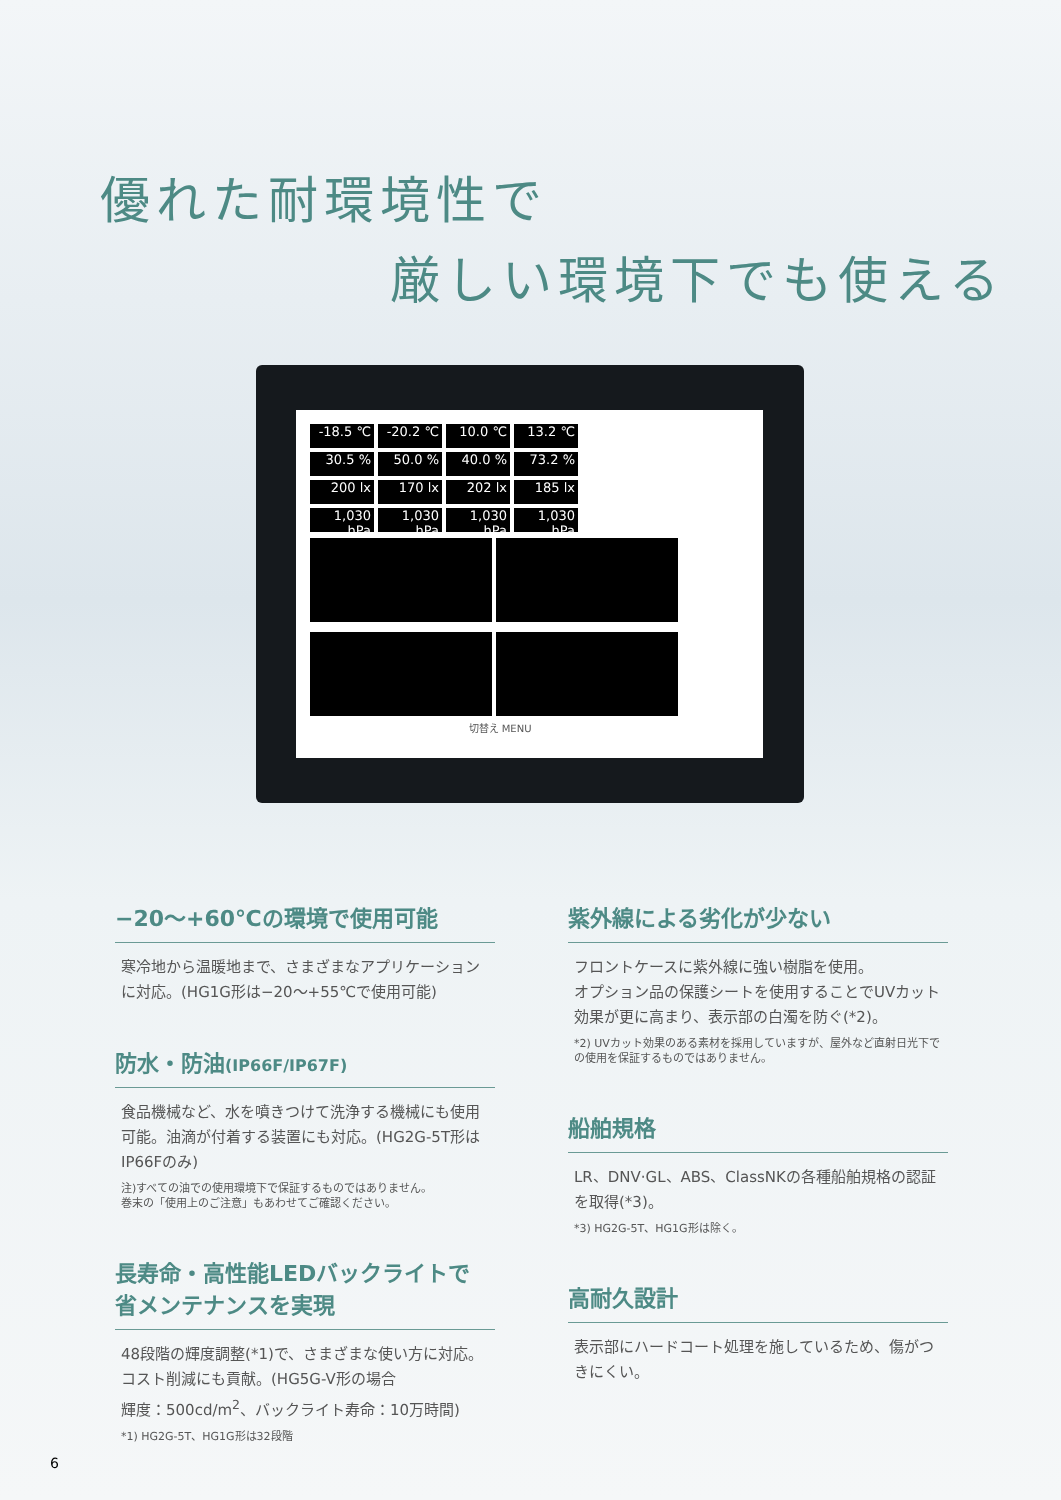優れた耐環境性で
厳しい環境下でも使える
-18.5 ℃
-20.2 ℃
10.0 ℃
13.2 ℃
30.5 %
50.0 %
40.0 %
73.2 %
200 lx
170 lx
202 lx
185 lx
1,030 hPa
1,030 hPa
1,030 hPa
1,030 hPa
切替え MENU
−20～+60℃の環境で使用可能
寒冷地から温暖地まで、さまざまなアプリケーションに対応。(HG1G形は−20～+55℃で使用可能)
防水・防油(IP66F/IP67F)
食品機械など、水を噴きつけて洗浄する機械にも使用可能。油滴が付着する装置にも対応。(HG2G-5T形はIP66Fのみ)
注)すべての油での使用環境下で保証するものではありません。
巻末の「使用上のご注意」もあわせてご確認ください。
長寿命・高性能LEDバックライトで
省メンテナンスを実現
48段階の輝度調整(*1)で、さまざまな使い方に対応。コスト削減にも貢献。(HG5G-V形の場合
輝度：500cd/m<sup>2</sup>、バックライト寿命：10万時間)
*1) HG2G-5T、HG1G形は32段階
紫外線による劣化が少ない
フロントケースに紫外線に強い樹脂を使用。
オプション品の保護シートを使用することでUVカット効果が更に高まり、表示部の白濁を防ぐ(*2)。
*2) UVカット効果のある素材を採用していますが、屋外など直射日光下での使用を保証するものではありません。
船舶規格
LR、DNV·GL、ABS、ClassNKの各種船舶規格の認証を取得(*3)。
*3) HG2G-5T、HG1G形は除く。
高耐久設計
表示部にハードコート処理を施しているため、傷がつきにくい。
6